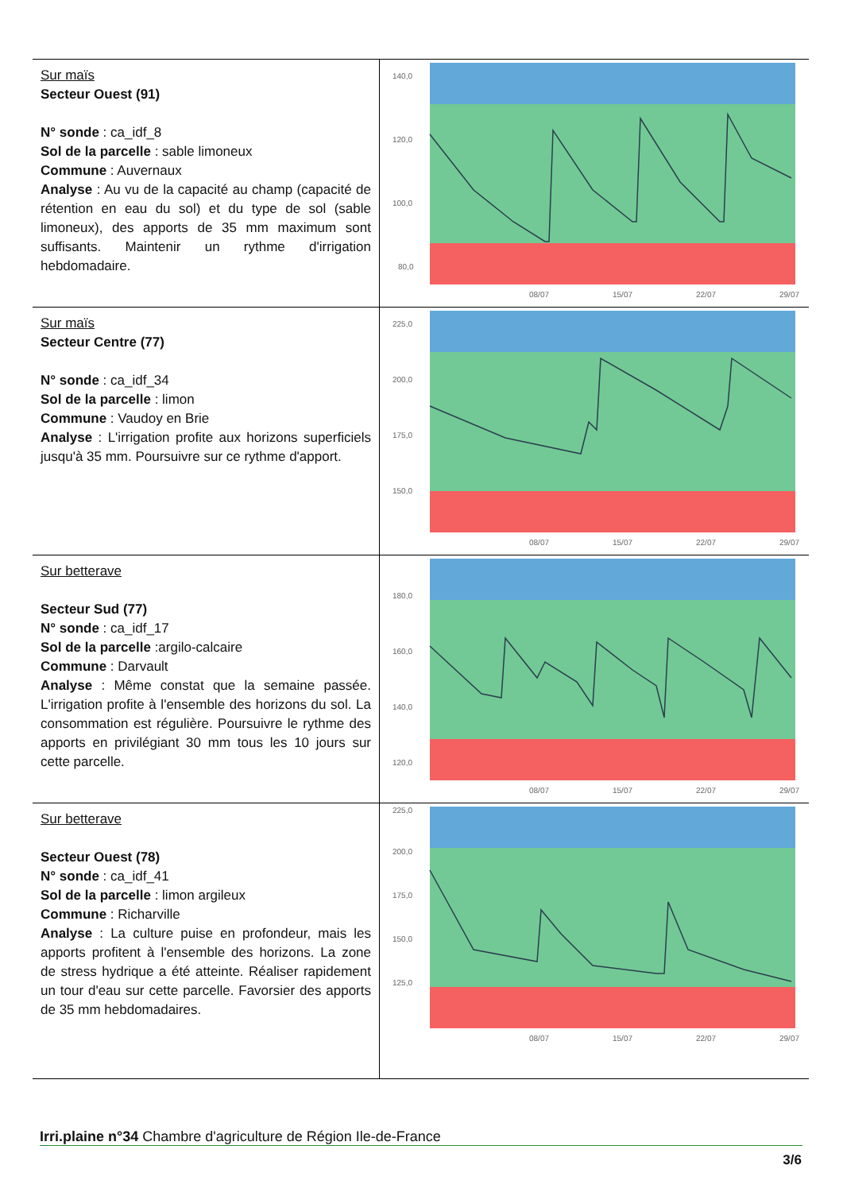| Sur maïs Secteur Ouest (91) N° sonde : ca_idf_8 Sol de la parcelle : sable limoneux Commune : Auvernaux Analyse : Au vu de la capacité au champ (capacité de rétention en eau du sol) et du type de sol (sable limoneux), des apports de 35 mm maximum sont suffisants. Maintenir un rythme d'irrigation hebdomadaire. | 140,0 120,0 100,0 80,0 08/07 15/07 22/07 29/07 |
| Sur maïs Secteur Centre (77) N° sonde : ca_idf_34 Sol de la parcelle : limon Commune : Vaudoy en Brie Analyse : L'irrigation profite aux horizons superficiels jusqu'à 35 mm. Poursuivre sur ce rythme d'apport. | 225,0 200,0 175,0 150,0 08/07 15/07 22/07 29/07 |
| Sur betterave Secteur Sud (77) N° sonde : ca_idf_17 Sol de la parcelle :argilo-calcaire Commune : Darvault Analyse : Même constat que la semaine passée. L'irrigation profite à l'ensemble des horizons du sol. La consommation est régulière. Poursuivre le rythme des apports en privilégiant 30 mm tous les 10 jours sur cette parcelle. | 180,0 160,0 140,0 120,0 08/07 15/07 22/07 29/07 |
| Sur betterave Secteur Ouest (78) N° sonde : ca_idf_41 Sol de la parcelle : limon argileux Commune : Richarville Analyse : La culture puise en profondeur, mais les apports profitent à l'ensemble des horizons. La zone de stress hydrique a été atteinte. Réaliser rapidement un tour d'eau sur cette parcelle. Favorsier des apports de 35 mm hebdomadaires. | 225,0 200,0 175,0 150,0 125,0 08/07 15/07 22/07 29/07 |
Irri.plaine n°34 Chambre d'agriculture de Région Ile-de-France
3/6